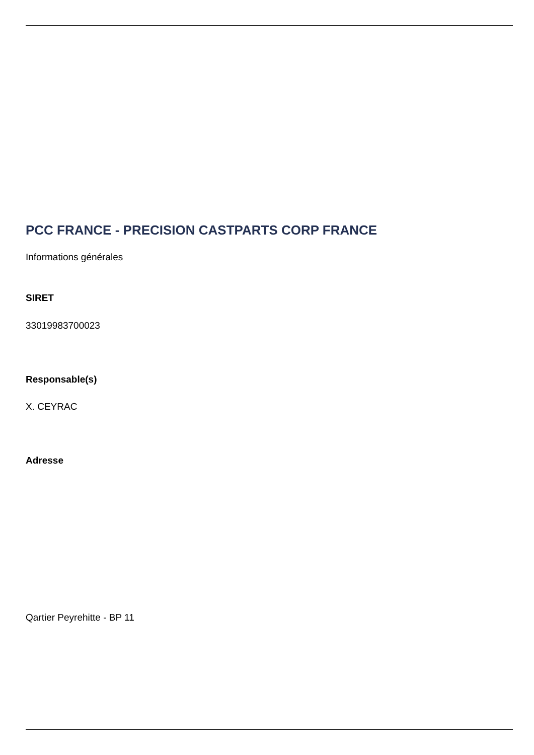PCC FRANCE - PRECISION CASTPARTS CORP FRANCE
Informations générales
SIRET
33019983700023
Responsable(s)
X. CEYRAC
Adresse
Qartier Peyrehitte - BP 11